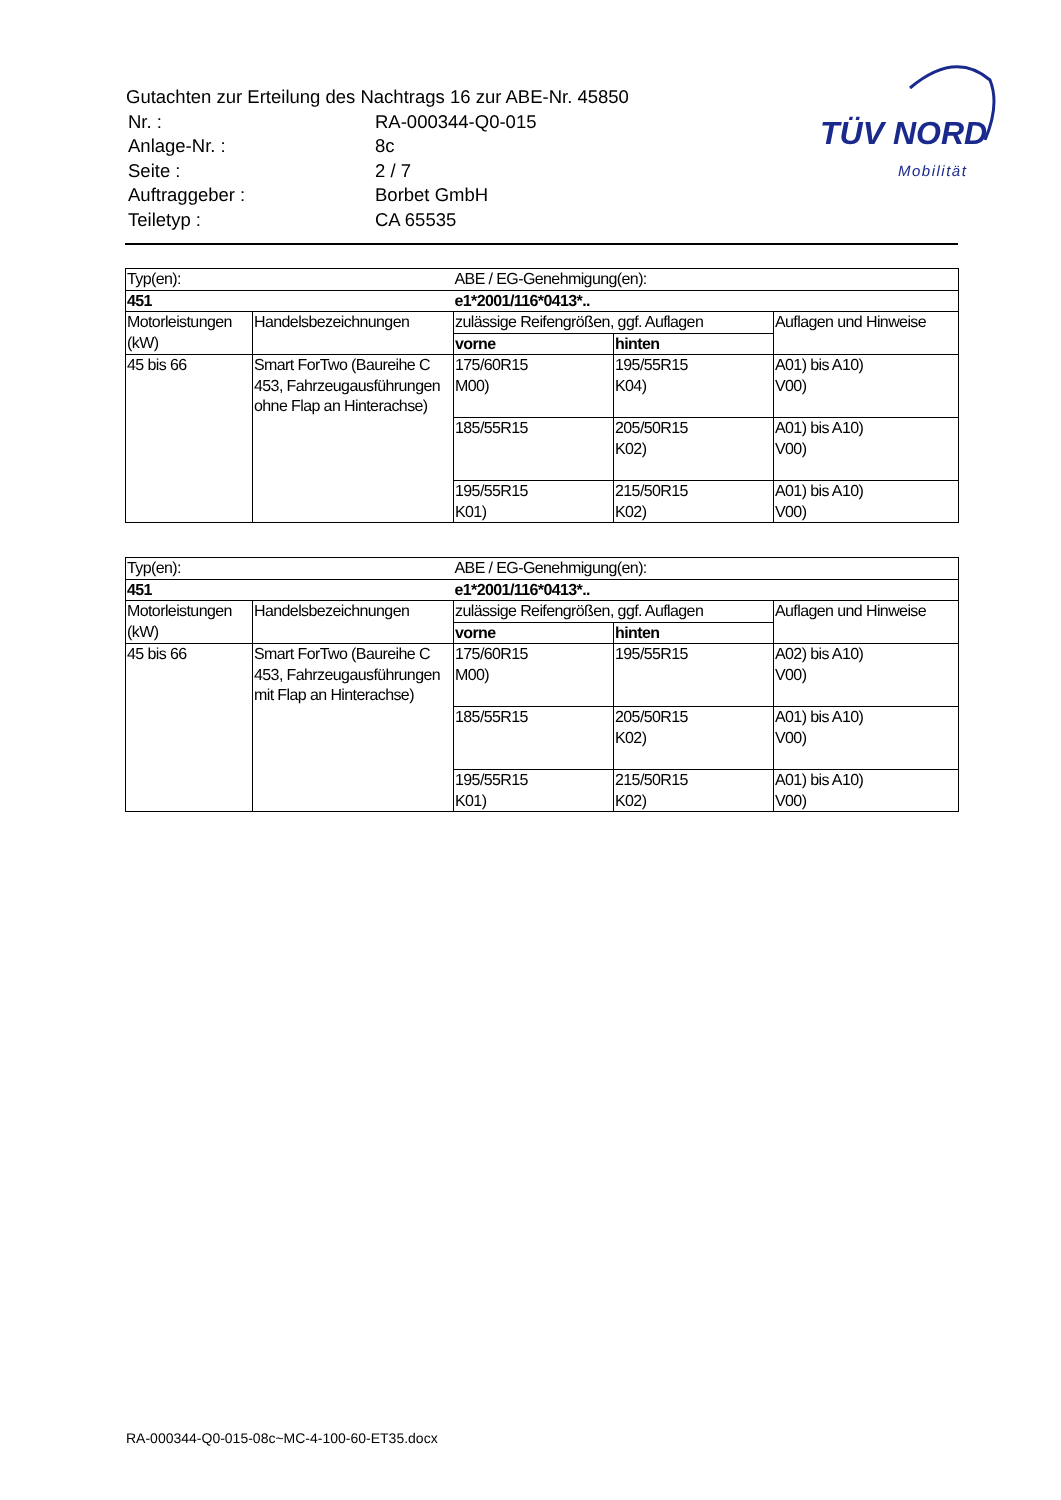Gutachten zur Erteilung des Nachtrags 16 zur ABE-Nr. 45850
| Nr. : | RA-000344-Q0-015 |
| Anlage-Nr. : | 8c |
| Seite : | 2 / 7 |
| Auftraggeber : | Borbet GmbH |
| Teiletyp : | CA 65535 |
TÜV NORD
Mobilität
| Typ(en): | | ABE / EG-Genehmigung(en): | | |
| 451 | | e1*2001/116*0413*.. | | |
| Motorleistungen (kW) | Handelsbezeichnungen | zulässige Reifengrößen, ggf. Auflagen | | Auflagen und Hinweise |
| | | vorne | hinten | |
| 45 bis 66 | Smart ForTwo (Baureihe C 453, Fahrzeugausführungen ohne Flap an Hinterachse) | 175/60R15 M00) | 195/55R15 K04) | A01) bis A10) V00) |
| | | 185/55R15 | 205/50R15 K02) | A01) bis A10) V00) |
| | | 195/55R15 K01) | 215/50R15 K02) | A01) bis A10) V00) |
| Typ(en): | | ABE / EG-Genehmigung(en): | | |
| 451 | | e1*2001/116*0413*.. | | |
| Motorleistungen (kW) | Handelsbezeichnungen | zulässige Reifengrößen, ggf. Auflagen | | Auflagen und Hinweise |
| | | vorne | hinten | |
| 45 bis 66 | Smart ForTwo (Baureihe C 453, Fahrzeugausführungen mit Flap an Hinterachse) | 175/60R15 M00) | 195/55R15 | A02) bis A10) V00) |
| | | 185/55R15 | 205/50R15 K02) | A01) bis A10) V00) |
| | | 195/55R15 K01) | 215/50R15 K02) | A01) bis A10) V00) |
RA-000344-Q0-015-08c~MC-4-100-60-ET35.docx